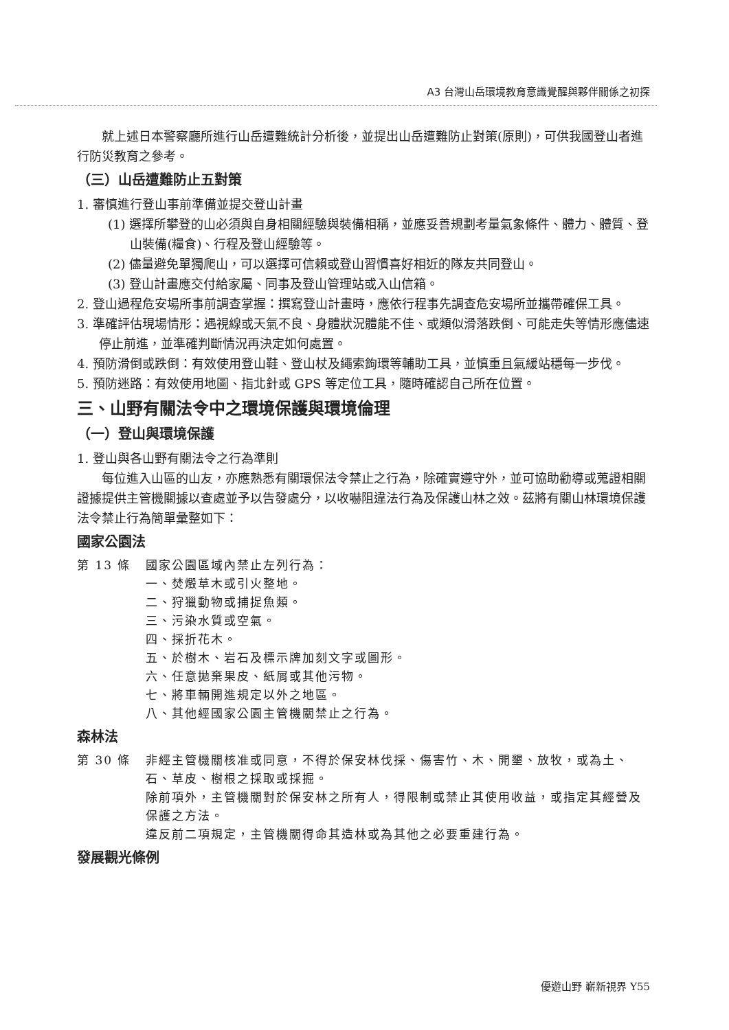A3 台灣山岳環境教育意識覺醒與夥伴關係之初探
就上述日本警察廳所進行山岳遭難統計分析後，並提出山岳遭難防止對策(原則)，可供我國登山者進行防災教育之參考。
（三）山岳遭難防止五對策
1. 審慎進行登山事前準備並提交登山計畫
(1) 選擇所攀登的山必須與自身相關經驗與裝備相稱，並應妥善規劃考量氣象條件、體力、體質、登山裝備(糧食)、行程及登山經驗等。
(2) 儘量避免單獨爬山，可以選擇可信賴或登山習慣喜好相近的隊友共同登山。
(3) 登山計畫應交付給家屬、同事及登山管理站或入山信箱。
2. 登山過程危安場所事前調查掌握：撰寫登山計畫時，應依行程事先調查危安場所並攜帶確保工具。
3. 準確評估現場情形：遇視線或天氣不良、身體狀況體能不佳、或類似滑落跌倒、可能走失等情形應儘速停止前進，並準確判斷情況再決定如何處置。
4. 預防滑倒或跌倒：有效使用登山鞋、登山杖及繩索鉤環等輔助工具，並慎重且氣緩站穩每一步伐。
5. 預防迷路：有效使用地圖、指北針或 GPS 等定位工具，隨時確認自己所在位置。
三、山野有關法令中之環境保護與環境倫理
（一）登山與環境保護
1. 登山與各山野有關法令之行為準則
每位進入山區的山友，亦應熟悉有關環保法令禁止之行為，除確實遵守外，並可協助勸導或蒐證相關證據提供主管機關據以查處並予以告發處分，以收嚇阻違法行為及保護山林之效。茲將有關山林環境保護法令禁止行為簡單彙整如下：
國家公園法
第 13 條 國家公園區域內禁止左列行為：
一、焚燬草木或引火整地。
二、狩獵動物或捕捉魚類。
三、污染水質或空氣。
四、採折花木。
五、於樹木、岩石及標示牌加刻文字或圖形。
六、任意拋棄果皮、紙屑或其他污物。
七、將車輛開進規定以外之地區。
八、其他經國家公園主管機關禁止之行為。
森林法
第 30 條 非經主管機關核准或同意，不得於保安林伐採、傷害竹、木、開墾、放牧，或為土、石、草皮、樹根之採取或採掘。
除前項外，主管機關對於保安林之所有人，得限制或禁止其使用收益，或指定其經營及保護之方法。
違反前二項規定，主管機關得命其造林或為其他之必要重建行為。
發展觀光條例
優遊山野 嶄新視界 Y55